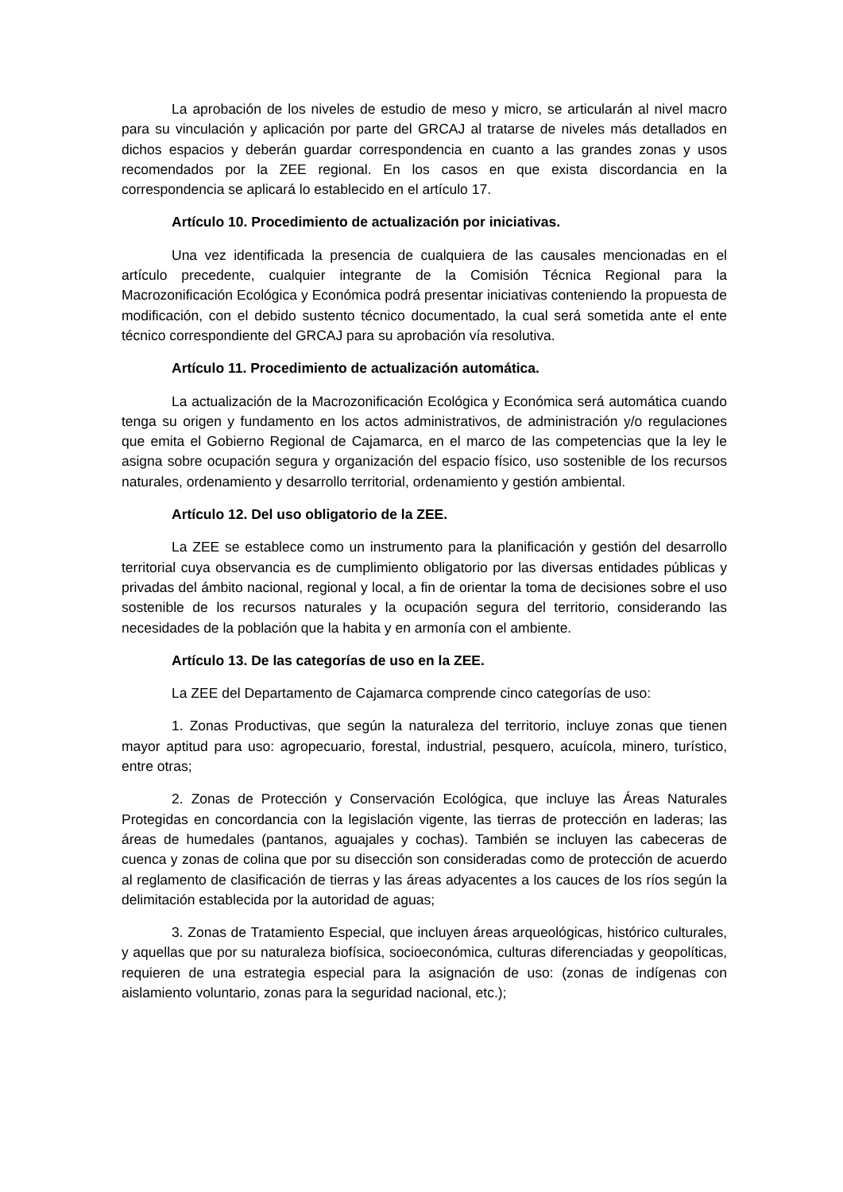La aprobación de los niveles de estudio de meso y micro, se articularán al nivel macro para su vinculación y aplicación por parte del GRCAJ al tratarse de niveles más detallados en dichos espacios y deberán guardar correspondencia en cuanto a las grandes zonas y usos recomendados por la ZEE regional. En los casos en que exista discordancia en la correspondencia se aplicará lo establecido en el artículo 17.
Artículo 10. Procedimiento de actualización por iniciativas.
Una vez identificada la presencia de cualquiera de las causales mencionadas en el artículo precedente, cualquier integrante de la Comisión Técnica Regional para la Macrozonificación Ecológica y Económica podrá presentar iniciativas conteniendo la propuesta de modificación, con el debido sustento técnico documentado, la cual será sometida ante el ente técnico correspondiente del GRCAJ para su aprobación vía resolutiva.
Artículo 11. Procedimiento de actualización automática.
La actualización de la Macrozonificación Ecológica y Económica será automática cuando tenga su origen y fundamento en los actos administrativos, de administración y/o regulaciones que emita el Gobierno Regional de Cajamarca, en el marco de las competencias que la ley le asigna sobre ocupación segura y organización del espacio físico, uso sostenible de los recursos naturales, ordenamiento y desarrollo territorial, ordenamiento y gestión ambiental.
Artículo 12. Del uso obligatorio de la ZEE.
La ZEE se establece como un instrumento para la planificación y gestión del desarrollo territorial cuya observancia es de cumplimiento obligatorio por las diversas entidades públicas y privadas del ámbito nacional, regional y local, a fin de orientar la toma de decisiones sobre el uso sostenible de los recursos naturales y la ocupación segura del territorio, considerando las necesidades de la población que la habita y en armonía con el ambiente.
Artículo 13. De las categorías de uso en la ZEE.
La ZEE del Departamento de Cajamarca comprende cinco categorías de uso:
1. Zonas Productivas, que según la naturaleza del territorio, incluye zonas que tienen mayor aptitud para uso: agropecuario, forestal, industrial, pesquero, acuícola, minero, turístico, entre otras;
2. Zonas de Protección y Conservación Ecológica, que incluye las Áreas Naturales Protegidas en concordancia con la legislación vigente, las tierras de protección en laderas; las áreas de humedales (pantanos, aguajales y cochas). También se incluyen las cabeceras de cuenca y zonas de colina que por su disección son consideradas como de protección de acuerdo al reglamento de clasificación de tierras y las áreas adyacentes a los cauces de los ríos según la delimitación establecida por la autoridad de aguas;
3. Zonas de Tratamiento Especial, que incluyen áreas arqueológicas, histórico culturales, y aquellas que por su naturaleza biofísica, socioeconómica, culturas diferenciadas y geopolíticas, requieren de una estrategia especial para la asignación de uso: (zonas de indígenas con aislamiento voluntario, zonas para la seguridad nacional, etc.);